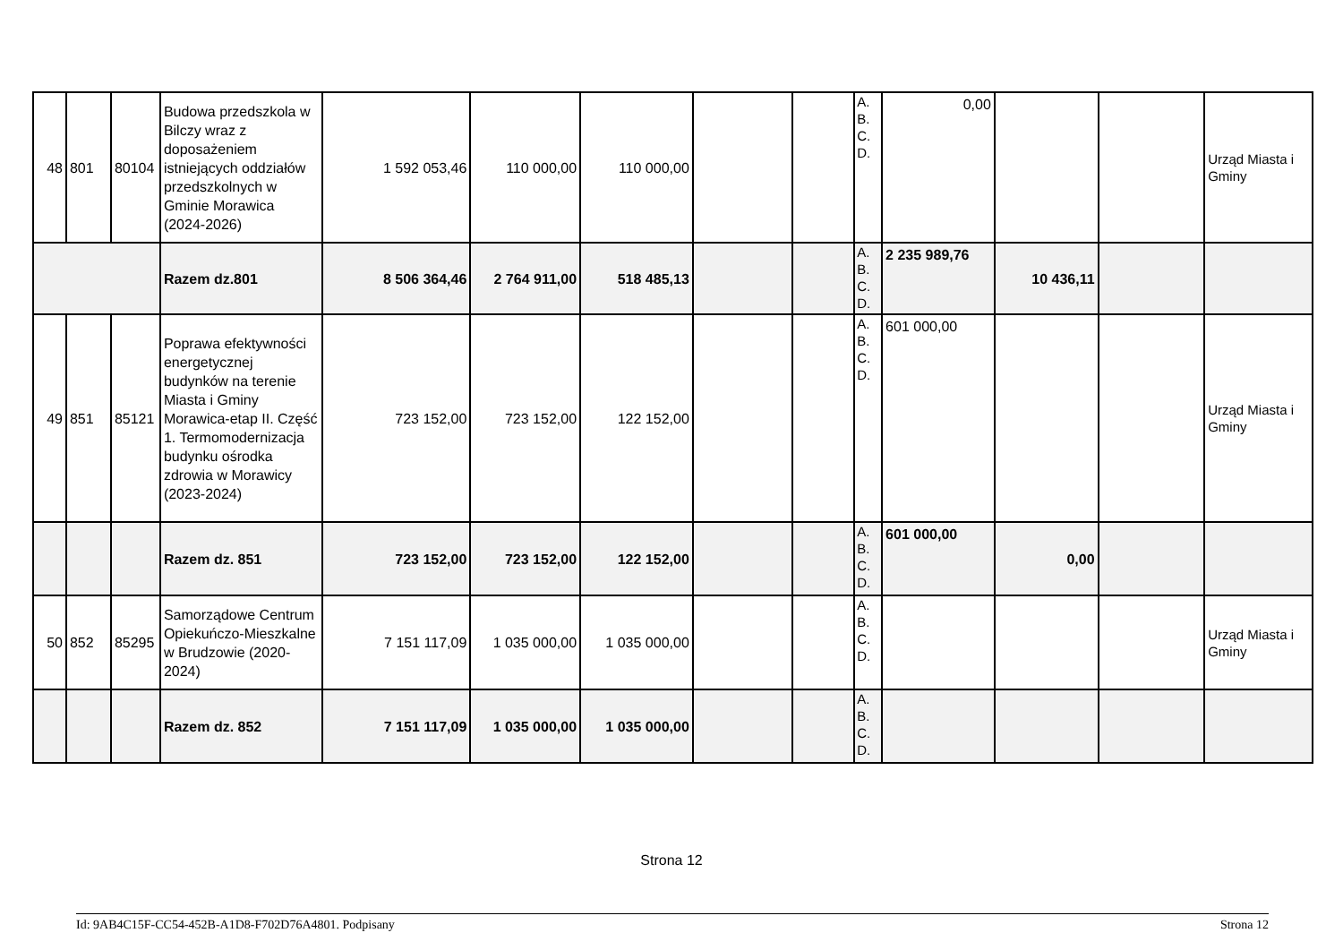| 48 | 801 | 80104 | Budowa przedszkola w Bilczy wraz z doposażeniem istniejących oddziałów przedszkolnych w Gminie Morawica (2024-2026) | 1 592 053,46 | 110 000,00 | 110 000,00 | | | A. B. C. D. | 0,00 | | | Urząd Miasta i Gminy |
| | | | Razem dz.801 | 8 506 364,46 | 2 764 911,00 | 518 485,13 | | | A. B. C. D. | 2 235 989,76 | 10 436,11 | | |
| 49 | 851 | 85121 | Poprawa efektywności energetycznej budynków na terenie Miasta i Gminy Morawica-etap II. Część 1. Termomodernizacja budynku ośrodka zdrowia w Morawicy (2023-2024) | 723 152,00 | 723 152,00 | 122 152,00 | | | A. B. C. D. | 601 000,00 | | | Urząd Miasta i Gminy |
| | | | Razem dz. 851 | 723 152,00 | 723 152,00 | 122 152,00 | | | A. B. C. D. | 601 000,00 | 0,00 | | |
| 50 | 852 | 85295 | Samorządowe Centrum Opiekuńczo-Mieszkalne w Brudzowie (2020-2024) | 7 151 117,09 | 1 035 000,00 | 1 035 000,00 | | | A. B. C. D. | | | | Urząd Miasta i Gminy |
| | | | Razem dz. 852 | 7 151 117,09 | 1 035 000,00 | 1 035 000,00 | | | A. B. C. D. | | | | |
Strona 12
Id: 9AB4C15F-CC54-452B-A1D8-F702D76A4801. Podpisany Strona 12